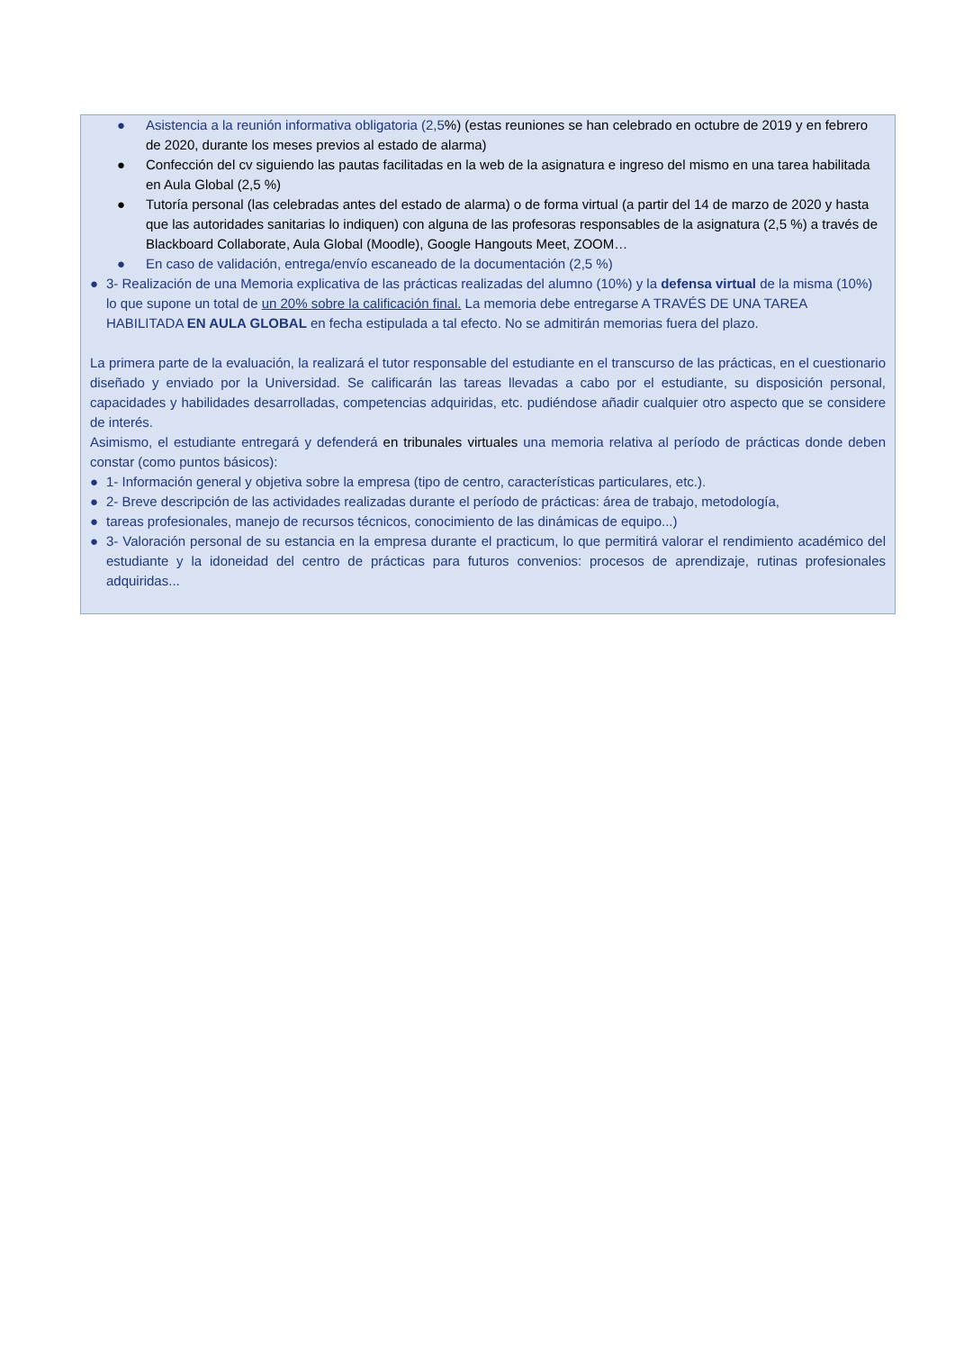● Asistencia a la reunión informativa obligatoria (2,5%) (estas reuniones se han celebrado en octubre de 2019 y en febrero de 2020, durante los meses previos al estado de alarma)
● Confección del cv siguiendo las pautas facilitadas en la web de la asignatura e ingreso del mismo en una tarea habilitada en Aula Global (2,5 %)
● Tutoría personal (las celebradas antes del estado de alarma) o de forma virtual (a partir del 14 de marzo de 2020 y hasta que las autoridades sanitarias lo indiquen) con alguna de las profesoras responsables de la asignatura (2,5 %) a través de Blackboard Collaborate, Aula Global (Moodle), Google Hangouts Meet, ZOOM…
● En caso de validación, entrega/envío escaneado de la documentación (2,5 %)
● 3- Realización de una Memoria explicativa de las prácticas realizadas del alumno (10%) y la defensa virtual de la misma (10%) lo que supone un total de un 20% sobre la calificación final. La memoria debe entregarse A TRAVÉS DE UNA TAREA HABILITADA EN AULA GLOBAL en fecha estipulada a tal efecto. No se admitirán memorias fuera del plazo.
La primera parte de la evaluación, la realizará el tutor responsable del estudiante en el transcurso de las prácticas, en el cuestionario diseñado y enviado por la Universidad. Se calificarán las tareas llevadas a cabo por el estudiante, su disposición personal, capacidades y habilidades desarrolladas, competencias adquiridas, etc. pudiéndose añadir cualquier otro aspecto que se considere de interés.
Asimismo, el estudiante entregará y defenderá en tribunales virtuales una memoria relativa al período de prácticas donde deben constar (como puntos básicos):
● 1- Información general y objetiva sobre la empresa (tipo de centro, características particulares, etc.).
● 2- Breve descripción de las actividades realizadas durante el período de prácticas: área de trabajo, metodología,
● tareas profesionales, manejo de recursos técnicos, conocimiento de las dinámicas de equipo...)
● 3- Valoración personal de su estancia en la empresa durante el practicum, lo que permitirá valorar el rendimiento académico del estudiante y la idoneidad del centro de prácticas para futuros convenios: procesos de aprendizaje, rutinas profesionales adquiridas...